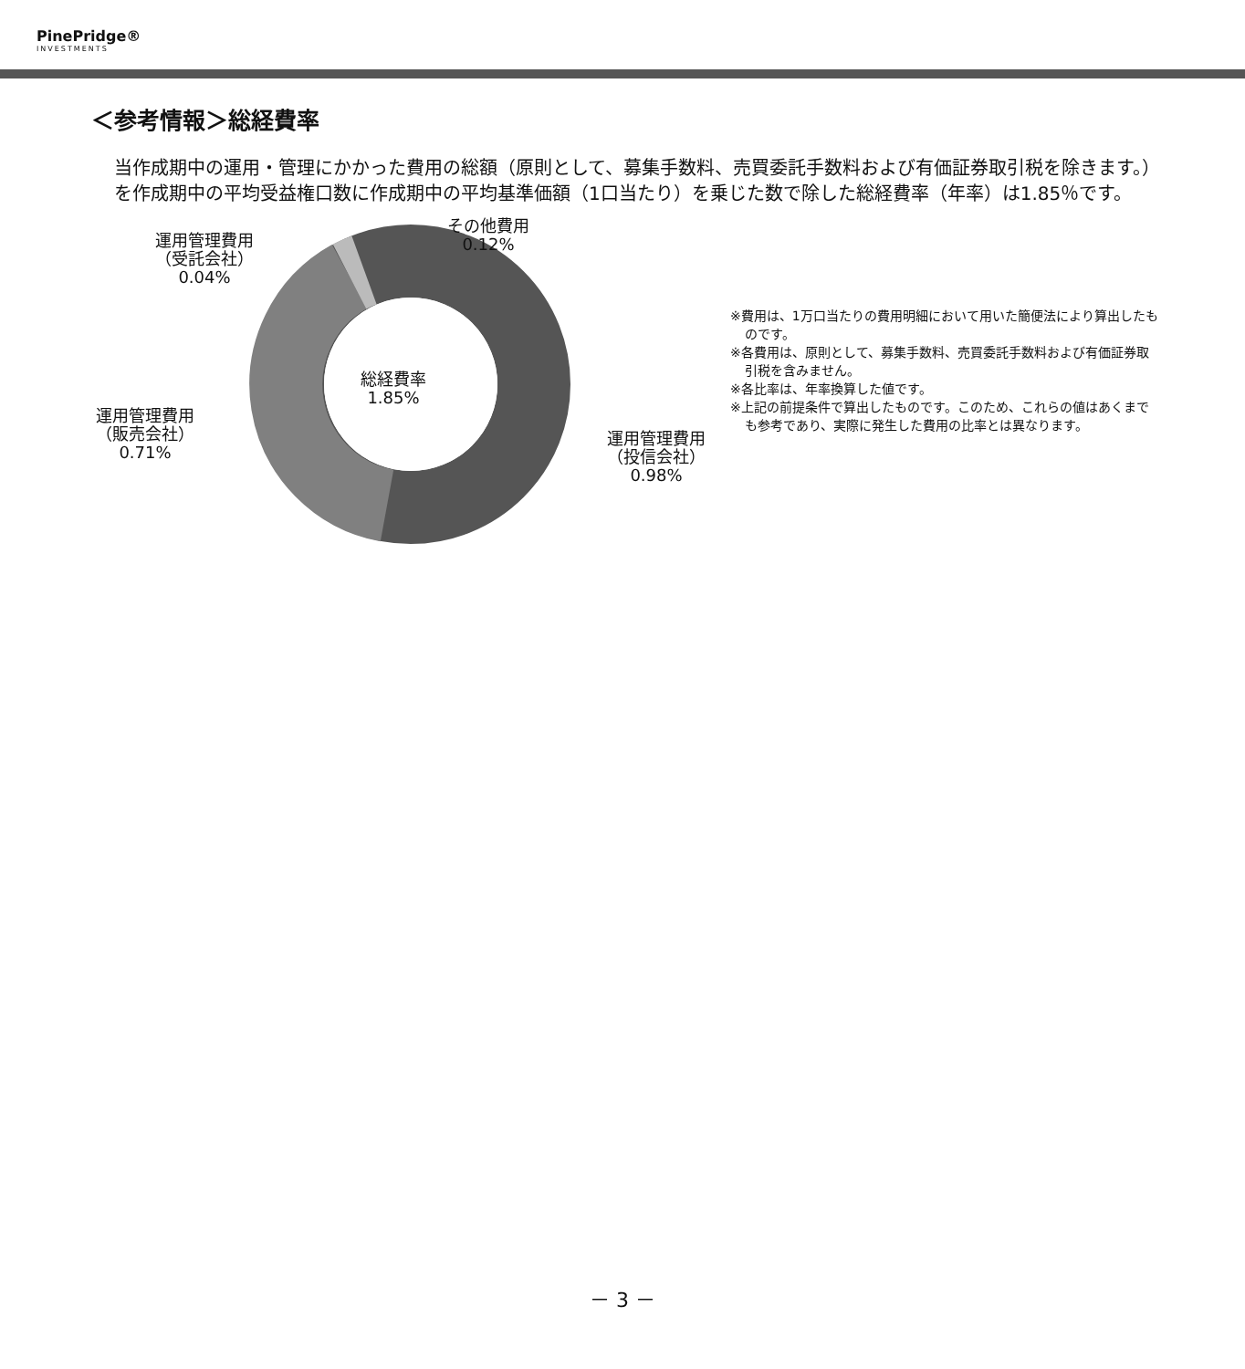PinePridge®
INVESTMENTS
＜参考情報＞総経費率
当作成期中の運用・管理にかかった費用の総額（原則として、募集手数料、売買委託手数料および有価証券取引税を除きます。）を作成期中の平均受益権口数に作成期中の平均基準価額（1口当たり）を乗じた数で除した総経費率（年率）は1.85％です。
総経費率
1.85%
その他費用
0.12%
運用管理費用
（受託会社）
0.04%
運用管理費用
（販売会社）
0.71%
運用管理費用
（投信会社）
0.98%
※費用は、1万口当たりの費用明細において用いた簡便法により算出したものです。
※各費用は、原則として、募集手数料、売買委託手数料および有価証券取引税を含みません。
※各比率は、年率換算した値です。
※上記の前提条件で算出したものです。このため、これらの値はあくまでも参考であり、実際に発生した費用の比率とは異なります。
－ 3 －